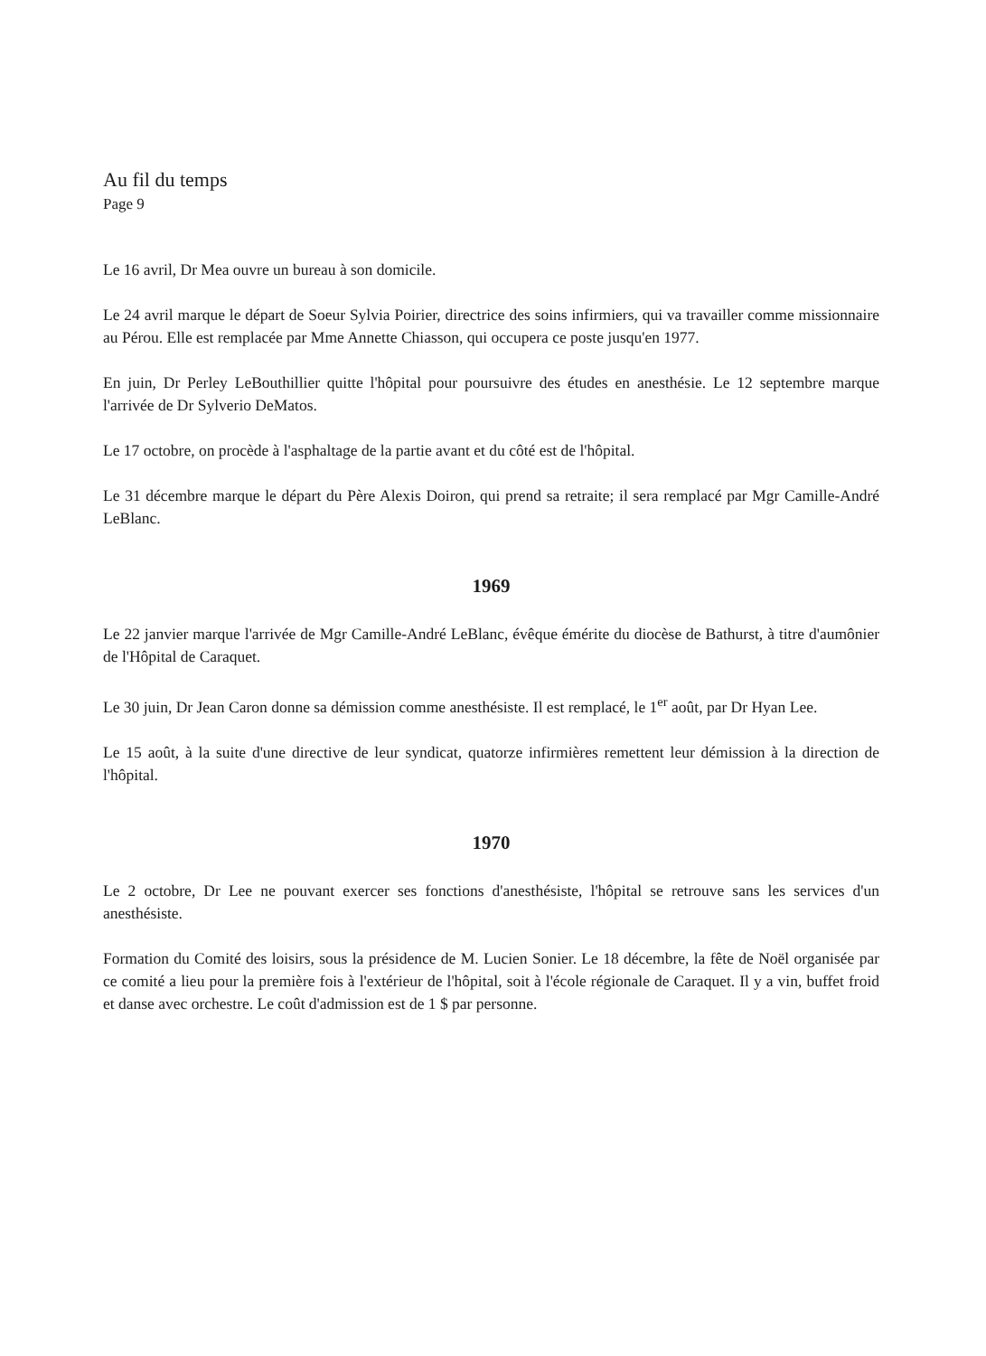Au fil du temps
Page 9
Le 16 avril, Dr Mea ouvre un bureau à son domicile.
Le 24 avril marque le départ de Soeur Sylvia Poirier, directrice des soins infirmiers, qui va travailler comme missionnaire au Pérou. Elle est remplacée par Mme Annette Chiasson, qui occupera ce poste jusqu'en 1977.
En juin, Dr Perley LeBouthillier quitte l'hôpital pour poursuivre des études en anesthésie. Le 12 septembre marque l'arrivée de Dr Sylverio DeMatos.
Le 17 octobre, on procède à l'asphaltage de la partie avant et du côté est de l'hôpital.
Le 31 décembre marque le départ du Père Alexis Doiron, qui prend sa retraite; il sera remplacé par Mgr Camille-André LeBlanc.
1969
Le 22 janvier marque l'arrivée de Mgr Camille-André LeBlanc, évêque émérite du diocèse de Bathurst, à titre d'aumônier de l'Hôpital de Caraquet.
Le 30 juin, Dr Jean Caron donne sa démission comme anesthésiste. Il est remplacé, le 1<sup>er</sup> août, par Dr Hyan Lee.
Le 15 août, à la suite d'une directive de leur syndicat, quatorze infirmières remettent leur démission à la direction de l'hôpital.
1970
Le 2 octobre, Dr Lee ne pouvant exercer ses fonctions d'anesthésiste, l'hôpital se retrouve sans les services d'un anesthésiste.
Formation du Comité des loisirs, sous la présidence de M. Lucien Sonier. Le 18 décembre, la fête de Noël organisée par ce comité a lieu pour la première fois à l'extérieur de l'hôpital, soit à l'école régionale de Caraquet. Il y a vin, buffet froid et danse avec orchestre. Le coût d'admission est de 1 $ par personne.